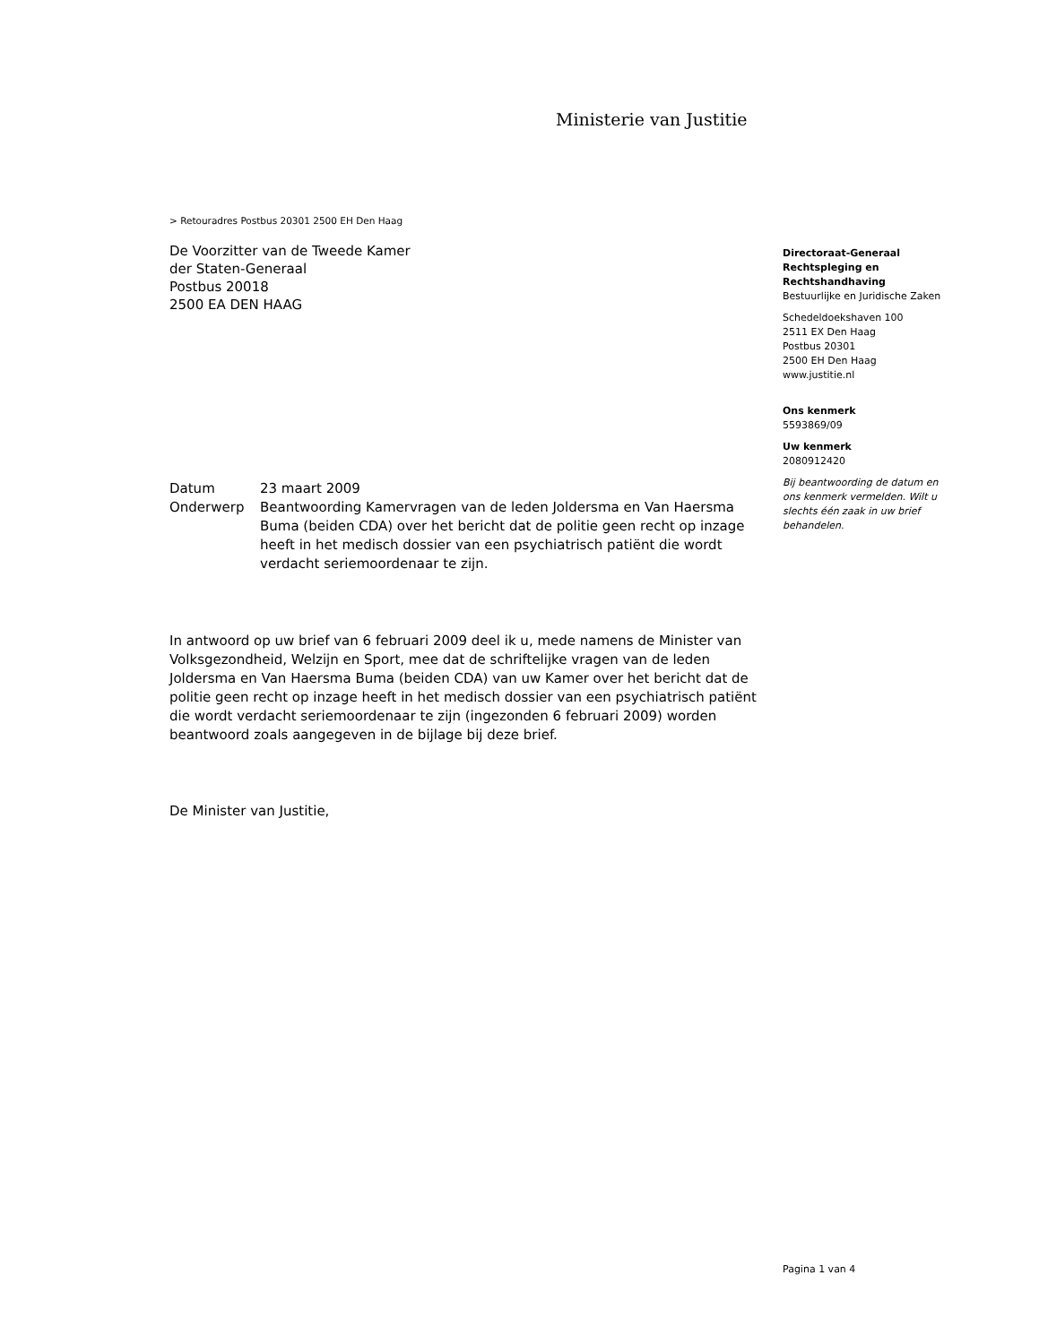Ministerie van Justitie
> Retouradres Postbus 20301 2500 EH Den Haag
De Voorzitter van de Tweede Kamer
der Staten-Generaal
Postbus 20018
2500 EA DEN HAAG
| Datum | 23 maart 2009 |
| Onderwerp | Beantwoording Kamervragen van de leden Joldersma en Van Haersma Buma (beiden CDA) over het bericht dat de politie geen recht op inzage heeft in het medisch dossier van een psychiatrisch patiënt die wordt verdacht seriemoordenaar te zijn. |
In antwoord op uw brief van 6 februari 2009 deel ik u, mede namens de Minister van Volksgezondheid, Welzijn en Sport, mee dat de schriftelijke vragen van de leden Joldersma en Van Haersma Buma (beiden CDA) van uw Kamer over het bericht dat de politie geen recht op inzage heeft in het medisch dossier van een psychiatrisch patiënt die wordt verdacht seriemoordenaar te zijn (ingezonden 6 februari 2009) worden beantwoord zoals aangegeven in de bijlage bij deze brief.
De Minister van Justitie,
Directoraat-Generaal Rechtspleging en Rechtshandhaving
Bestuurlijke en Juridische Zaken
Schedeldoekshaven 100
2511 EX Den Haag
Postbus 20301
2500 EH Den Haag
www.justitie.nl
Ons kenmerk
5593869/09
Uw kenmerk
2080912420
Bij beantwoording de datum en ons kenmerk vermelden. Wilt u slechts één zaak in uw brief behandelen.
Pagina 1 van 4